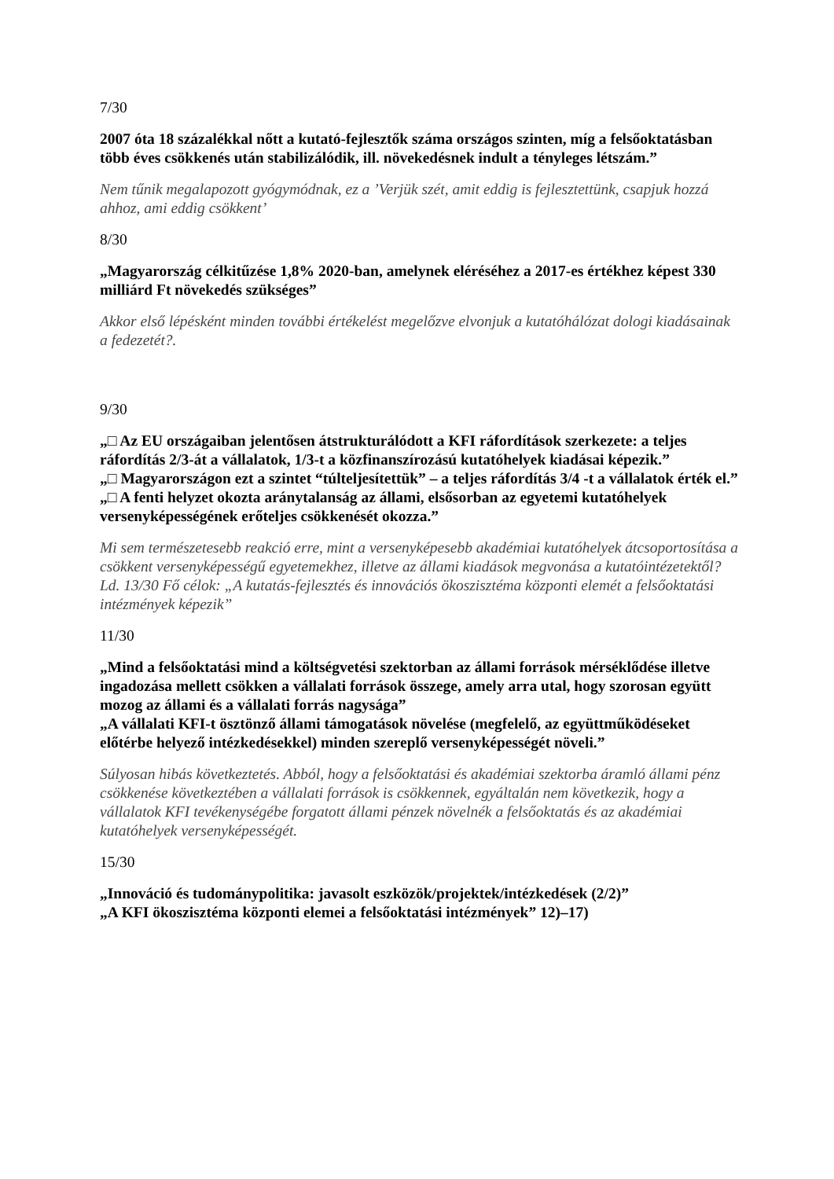7/30
2007 óta 18 százalékkal nőtt a kutató-fejlesztők száma országos szinten, míg a felsőoktatásban több éves csökkenés után stabilizálódik, ill. növekedésnek indult a tényleges létszám.”
Nem tűnik megalapozott gyógymódnak, ez a ’Verjük szét, amit eddig is fejlesztettünk, csapjuk hozzá ahhoz, ami eddig csökkent’
8/30
„Magyarország célkitűzése 1,8% 2020-ban, amelynek eléréséhez a 2017-es értékhez képest 330 milliárd Ft növekedés szükséges”
Akkor első lépésként minden további értékelést megelőzve elvonjuk a kutatóhálózat dologi kiadásainak a fedezetét?.
9/30
„□ Az EU országaiban jelentősen átstrukturálódott a KFI ráfordítások szerkezete: a teljes ráfordítás 2/3-át a vállalatok, 1/3-t a közfinanszírozású kutatóhelyek kiadásai képezik.”
„□ Magyarországon ezt a szintet “túlteljesítettük” – a teljes ráfordítás 3/4 -t a vállalatok érték el.”
„□ A fenti helyzet okozta aránytalanság az állami, elsősorban az egyetemi kutatóhelyek versenyképességének erőteljes csökkenését okozza.”
Mi sem természetesebb reakció erre, mint a versenyképesebb akadémiai kutatóhelyek átcsoportosítása a csökkent versenyképességű egyetemekhez, illetve az állami kiadások megvonása a kutatóintézetektől? Ld. 13/30 Fő célok: „A kutatás-fejlesztés és innovációs ökoszisztéma központi elemét a felsőoktatási intézmények képezik”
11/30
„Mind a felsőoktatási mind a költségvetési szektorban az állami források mérséklődése illetve ingadozása mellett csökken a vállalati források összege, amely arra utal, hogy szorosan együtt mozog az állami és a vállalati forrás nagysága”
„A vállalati KFI-t ösztönző állami támogatások növelése (megfelelő, az együttműködéseket előtérbe helyező intézkedésekkel) minden szereplő versenyképességét növeli.”
Súlyosan hibás következtetés. Abból, hogy a felsőoktatási és akadémiai szektorba áramló állami pénz csökkenése következtében a vállalati források is csökkennek, egyáltalán nem következik, hogy a vállalatok KFI tevékenységébe forgatott állami pénzek növelnék a felsőoktatás és az akadémiai kutatóhelyek versenyképességét.
15/30
„Innováció és tudománypolitika: javasolt eszközök/projektek/intézkedések (2/2)”
„A KFI ökoszisztéma központi elemei a felsőoktatási intézmények” 12)–17)